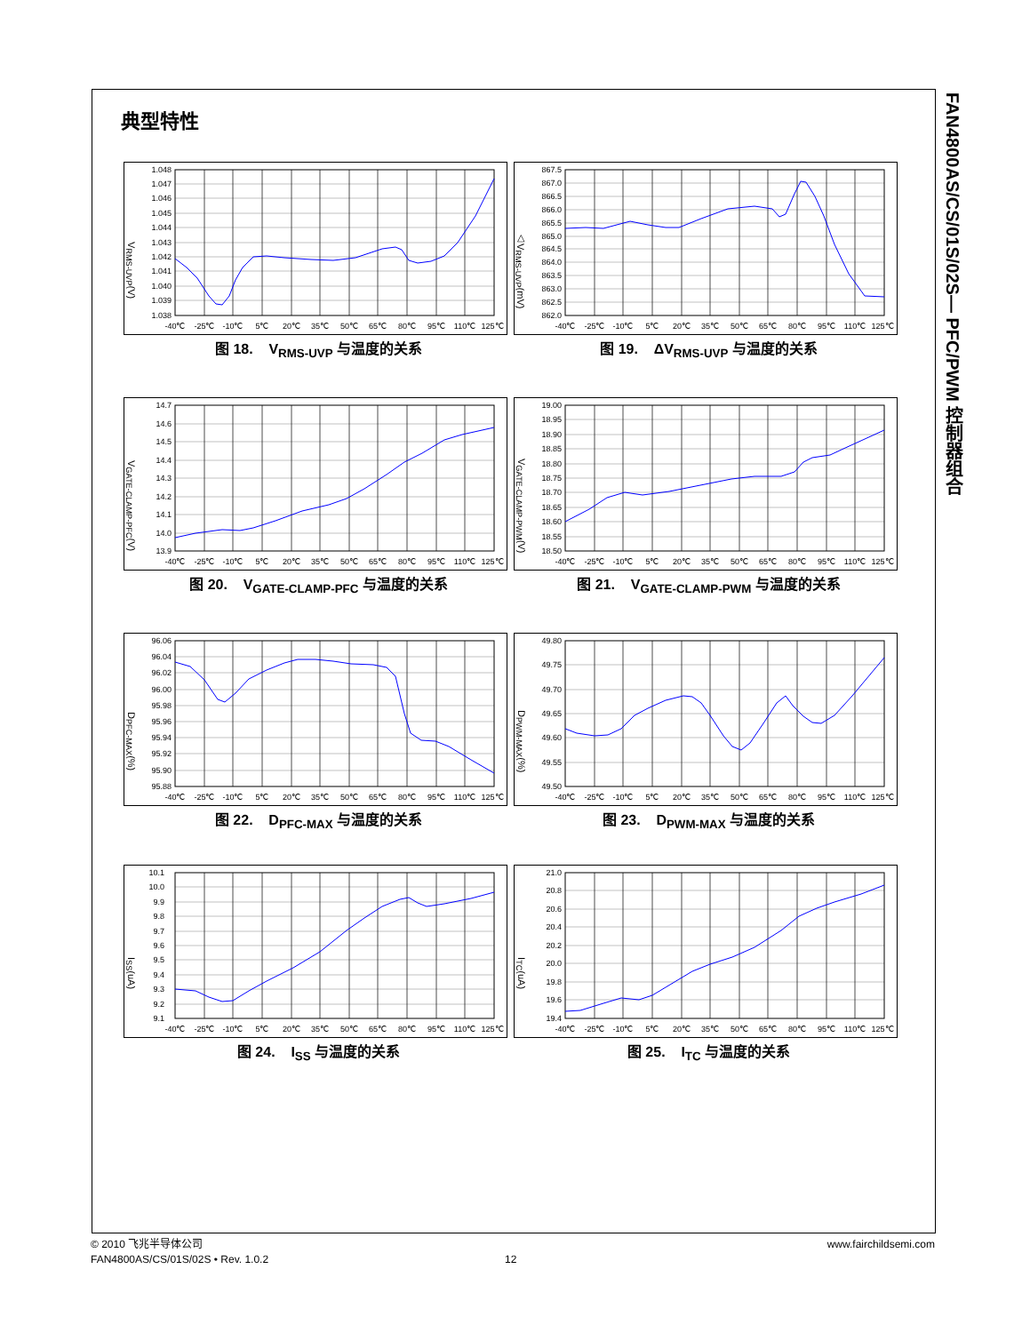FAN4800AS/CS/01S/02S— PFC/PWM 控制器组合
典型特性
V<sub>RMS-UVP</sub>(V)
1.048
1.047
1.046
1.045
1.044
1.043
1.042
1.041
1.040
1.039
1.038
-40℃
-25℃
-10℃
5℃
20℃
35℃
50℃
65℃
80℃
95℃
110℃
125℃
△V<sub>RMS-UVP</sub>(mV)
867.5
867.0
866.5
866.0
865.5
865.0
864.5
864.0
863.5
863.0
862.5
862.0
-40℃
-25℃
-10℃
5℃
20℃
35℃
50℃
65℃
80℃
95℃
110℃
125℃
图 18. V<sub>RMS-UVP</sub> 与温度的关系 图 19. ΔV<sub>RMS-UVP</sub> 与温度的关系
V<sub>GATE-CLAMP-PFC</sub>(V)
14.7
14.6
14.5
14.4
14.3
14.2
14.1
14.0
13.9
-40℃
-25℃
-10℃
5℃
20℃
35℃
50℃
65℃
80℃
95℃
110℃
125℃
V<sub>GATE-CLAMP-PWM</sub>(V)
19.00
18.95
18.90
18.85
18.80
18.75
18.70
18.65
18.60
18.55
18.50
-40℃
-25℃
-10℃
5℃
20℃
35℃
50℃
65℃
80℃
95℃
110℃
125℃
图 20. V<sub>GATE-CLAMP-PFC</sub> 与温度的关系 图 21. V<sub>GATE-CLAMP-PWM</sub> 与温度的关系
D<sub>PFC-MAX</sub>(%)
96.06
96.04
96.02
96.00
95.98
95.96
95.94
95.92
95.90
95.88
-40℃
-25℃
-10℃
5℃
20℃
35℃
50℃
65℃
80℃
95℃
110℃
125℃
D<sub>PWM-MAX</sub>(%)
49.80
49.75
49.70
49.65
49.60
49.55
49.50
-40℃
-25℃
-10℃
5℃
20℃
35℃
50℃
65℃
80℃
95℃
110℃
125℃
图 22. D<sub>PFC-MAX</sub> 与温度的关系 图 23. D<sub>PWM-MAX</sub> 与温度的关系
I<sub>SS</sub>(uA)
10.1
10.0
9.9
9.8
9.7
9.6
9.5
9.4
9.3
9.2
9.1
-40℃
-25℃
-10℃
5℃
20℃
35℃
50℃
65℃
80℃
95℃
110℃
125℃
I<sub>TC</sub>(uA)
21.0
20.8
20.6
20.4
20.2
20.0
19.8
19.6
19.4
-40℃
-25℃
-10℃
5℃
20℃
35℃
50℃
65℃
80℃
95℃
110℃
125℃
图 24. I<sub>SS</sub> 与温度的关系 图 25. I<sub>TC</sub> 与温度的关系
© 2010 飞兆半导体公司
FAN4800AS/CS/01S/02S • Rev. 1.0.2
12
www.fairchildsemi.com